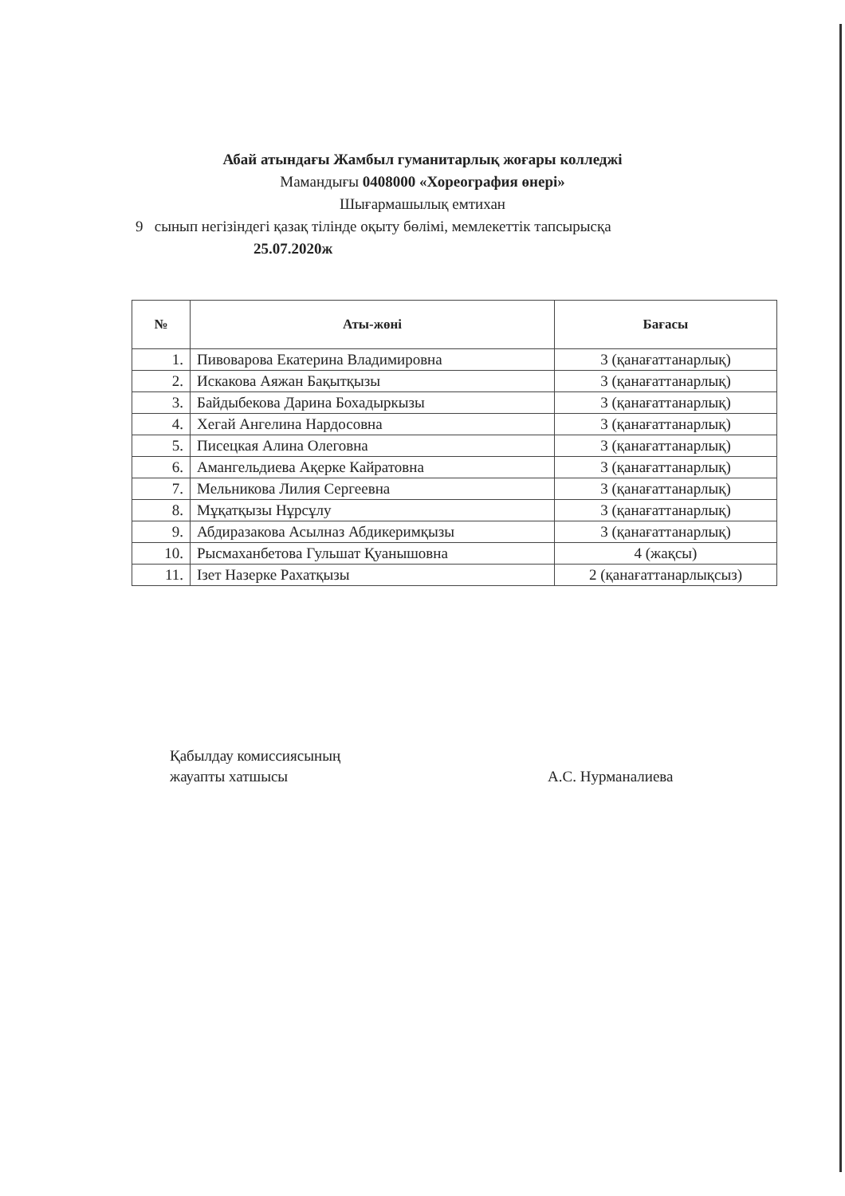Абай атындағы Жамбыл гуманитарлық жоғары колледжі
Мамандығы 0408000 «Хореография өнері»
Шығармашылық емтихан
9 сынып негізіндегі қазақ тілінде оқыту бөлімі, мемлекеттік тапсырысқа
25.07.2020ж
| № | Аты-жөні | Бағасы |
| --- | --- | --- |
| 1. | Пивоварова Екатерина Владимировна | 3 (қанағаттанарлық) |
| 2. | Искакова Аяжан Бақытқызы | 3 (қанағаттанарлық) |
| 3. | Байдыбекова Дарина Бохадыркызы | 3 (қанағаттанарлық) |
| 4. | Хегай Ангелина Нардосовна | 3 (қанағаттанарлық) |
| 5. | Писецкая Алина Олеговна | 3 (қанағаттанарлық) |
| 6. | Амангельдиева Ақерке Кайратовна | 3 (қанағаттанарлық) |
| 7. | Мельникова Лилия Сергеевна | 3 (қанағаттанарлық) |
| 8. | Мұқатқызы Нұрсұлу | 3 (қанағаттанарлық) |
| 9. | Абдиразакова Асылназ Абдикеримқызы | 3 (қанағаттанарлық) |
| 10. | Рысмаханбетова Гульшат Қуанышовна | 4 (жақсы) |
| 11. | Ізет Назерке Рахатқызы | 2 (қанағаттанарлықсыз) |
Қабылдау комиссиясының
жауапты хатшысы
А.С. Нурманалиева